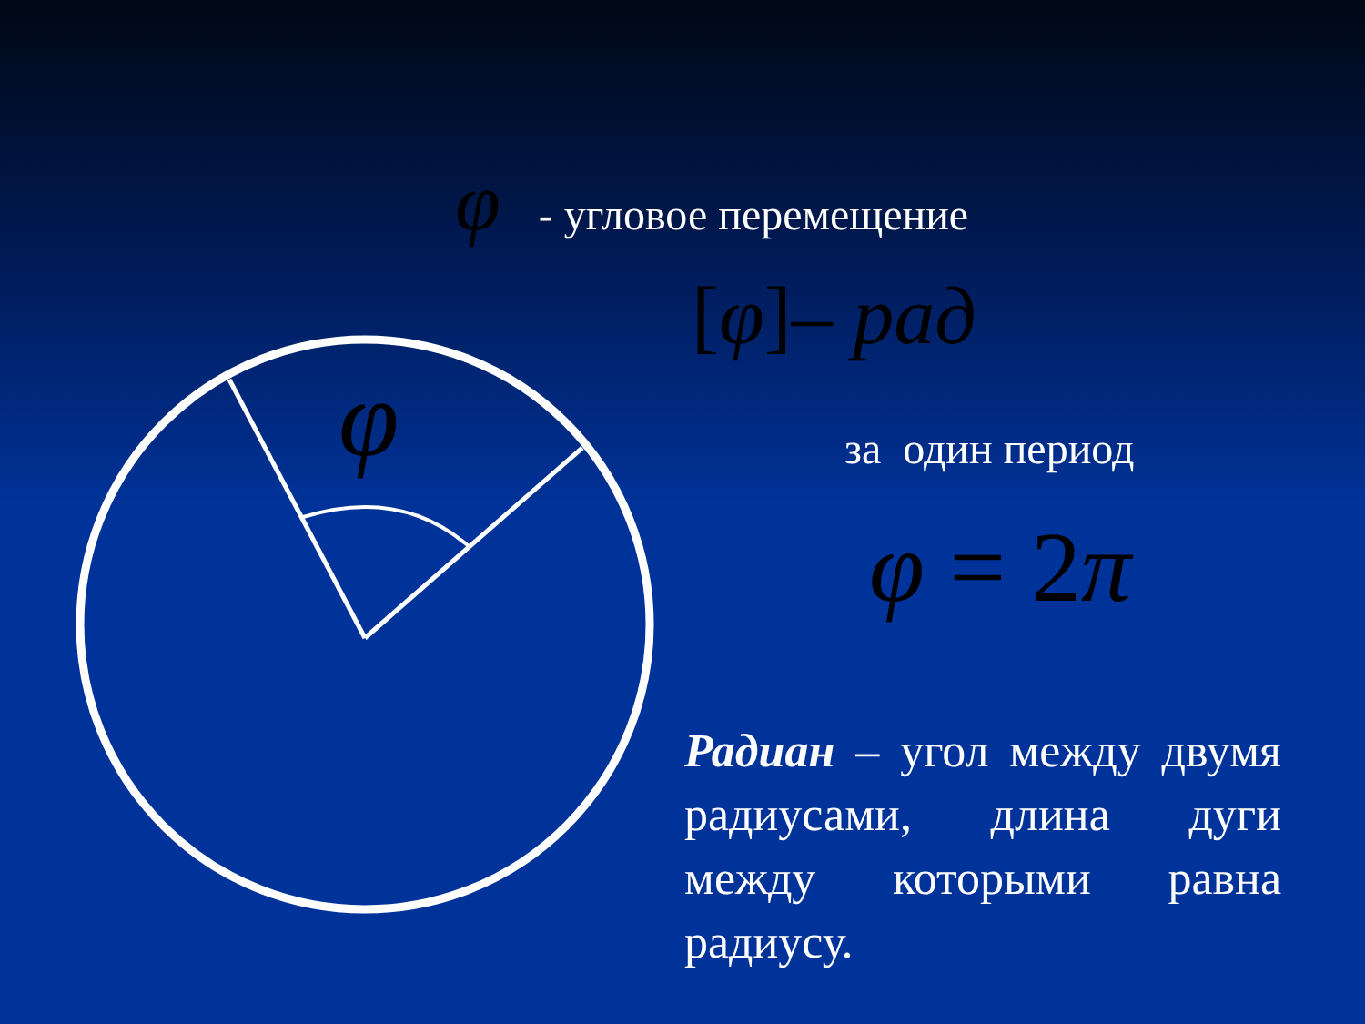φ
φ - угловое перемещение
[φ]– рад
за один период
φ = 2π
Радиан – угол между двумя радиусами, длина дуги между которыми равна радиусу.